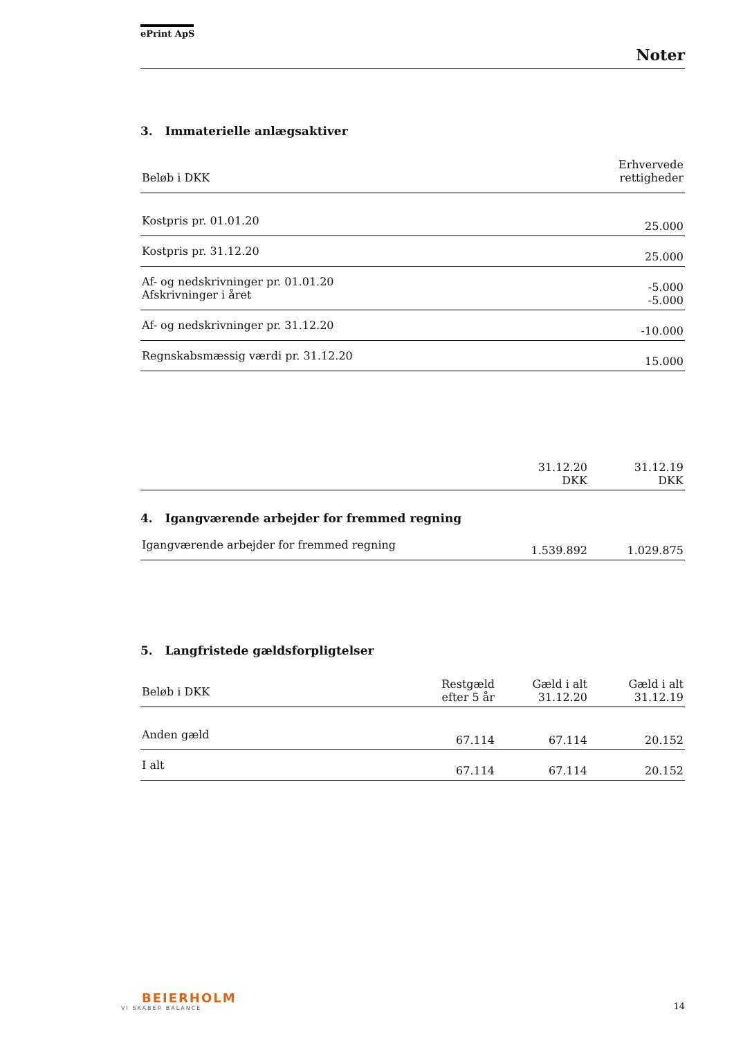ePrint ApS
Noter
3. Immaterielle anlægsaktiver
| Beløb i DKK | Erhvervede rettigheder |
| --- | --- |
| Kostpris pr. 01.01.20 | 25.000 |
| Kostpris pr. 31.12.20 | 25.000 |
| Af- og nedskrivninger pr. 01.01.20 Afskrivninger i året | -5.000 -5.000 |
| Af- og nedskrivninger pr. 31.12.20 | -10.000 |
| Regnskabsmæssig værdi pr. 31.12.20 | 15.000 |
| | 31.12.20 DKK | 31.12.19 DKK |
| --- | --- | --- |
4. Igangværende arbejder for fremmed regning
| Igangværende arbejder for fremmed regning | 1.539.892 | 1.029.875 |
5. Langfristede gældsforpligtelser
| Beløb i DKK | Restgæld efter 5 år | Gæld i alt 31.12.20 | Gæld i alt 31.12.19 |
| --- | --- | --- | --- |
| Anden gæld | 67.114 | 67.114 | 20.152 |
| I alt | 67.114 | 67.114 | 20.152 |
BEIERHOLM
VI SKABER BALANCE
14